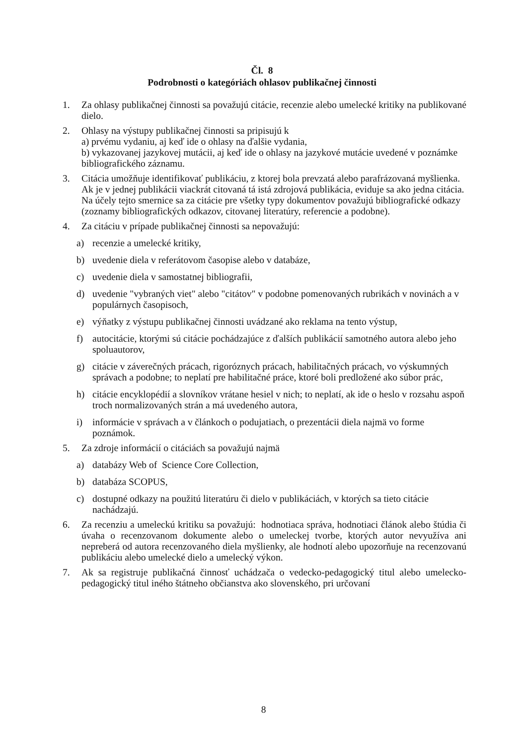Čl. 8
Podrobnosti o kategóriách ohlasov publikačnej činnosti
1. Za ohlasy publikačnej činnosti sa považujú citácie, recenzie alebo umelecké kritiky na publikované dielo.
2. Ohlasy na výstupy publikačnej činnosti sa pripisujú k
a) prvému vydaniu, aj keď ide o ohlasy na ďalšie vydania,
b) vykazovanej jazykovej mutácii, aj keď ide o ohlasy na jazykové mutácie uvedené v poznámke bibliografického záznamu.
3. Citácia umožňuje identifikovať publikáciu, z ktorej bola prevzatá alebo parafrázovaná myšlienka. Ak je v jednej publikácii viackrát citovaná tá istá zdrojová publikácia, eviduje sa ako jedna citácia. Na účely tejto smernice sa za citácie pre všetky typy dokumentov považujú bibliografické odkazy (zoznamy bibliografických odkazov, citovanej literatúry, referencie a podobne).
4. Za citáciu v prípade publikačnej činnosti sa nepovažujú:
a) recenzie a umelecké kritiky,
b) uvedenie diela v referátovom časopise alebo v databáze,
c) uvedenie diela v samostatnej bibliografii,
d) uvedenie "vybraných viet" alebo "citátov" v podobne pomenovaných rubrikách v novinách a v populárnych časopisoch,
e) výňatky z výstupu publikačnej činnosti uvádzané ako reklama na tento výstup,
f) autocitácie, ktorými sú citácie pochádzajúce z ďalších publikácií samotného autora alebo jeho spoluautorov,
g) citácie v záverečných prácach, rigoróznych prácach, habilitačných prácach, vo výskumných správach a podobne; to neplatí pre habilitačné práce, ktoré boli predložené ako súbor prác,
h) citácie encyklopédií a slovníkov vrátane hesiel v nich; to neplatí, ak ide o heslo v rozsahu aspoň troch normalizovaných strán a má uvedeného autora,
i) informácie v správach a v článkoch o podujatiach, o prezentácii diela najmä vo forme poznámok.
5. Za zdroje informácií o citáciách sa považujú najmä
a) databázy Web of Science Core Collection,
b) databáza SCOPUS,
c) dostupné odkazy na použitú literatúru či dielo v publikáciách, v ktorých sa tieto citácie nachádzajú.
6. Za recenziu a umeleckú kritiku sa považujú: hodnotiaca správa, hodnotiaci článok alebo štúdia či úvaha o recenzovanom dokumente alebo o umeleckej tvorbe, ktorých autor nevyužíva ani nepreberá od autora recenzovaného diela myšlienky, ale hodnotí alebo upozorňuje na recenzovanú publikáciu alebo umelecké dielo a umelecký výkon.
7. Ak sa registruje publikačná činnosť uchádzača o vedecko-pedagogický titul alebo umelecko-pedagogický titul iného štátneho občianstva ako slovenského, pri určovaní
8